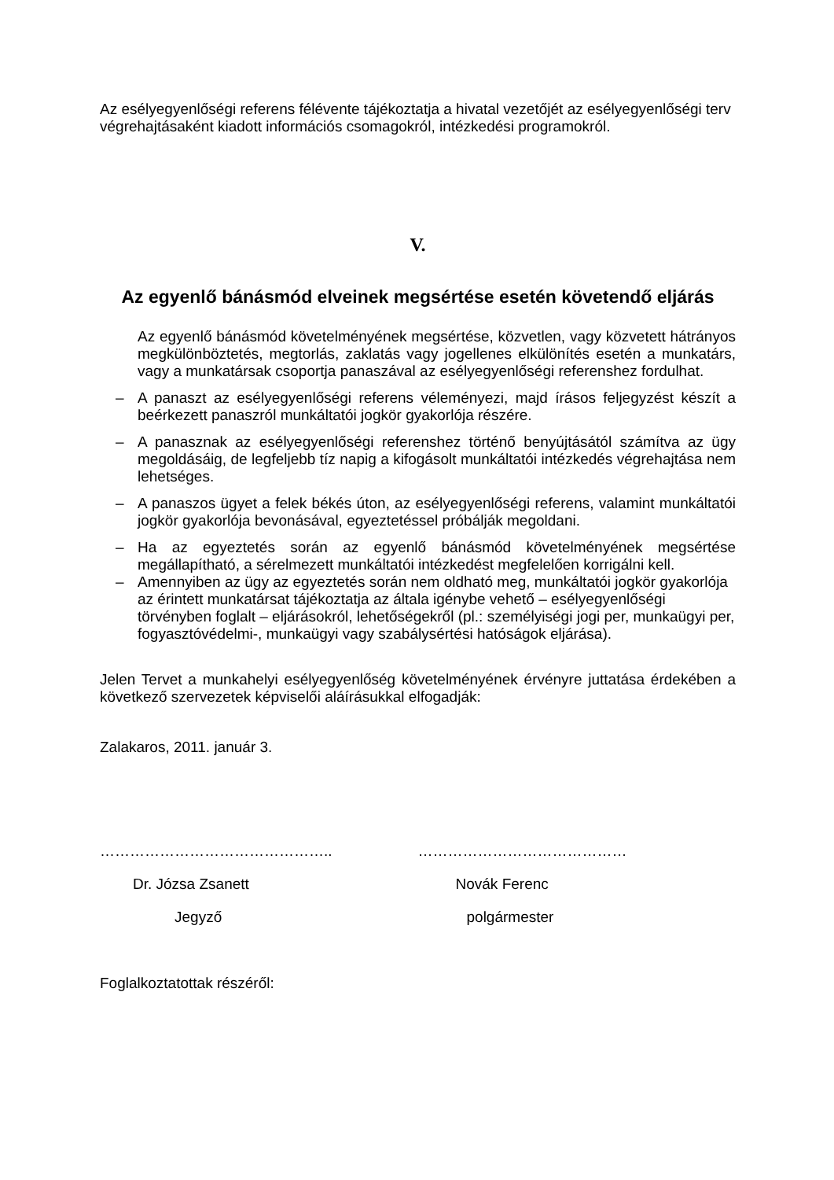Az esélyegyenlőségi referens félévente tájékoztatja a hivatal vezetőjét az esélyegyenlőségi terv végrehajtásaként kiadott információs csomagokról, intézkedési programokról.
V.
Az egyenlő bánásmód elveinek megsértése esetén követendő eljárás
Az egyenlő bánásmód követelményének megsértése, közvetlen, vagy közvetett hátrányos megkülönböztetés, megtorlás, zaklatás vagy jogellenes elkülönítés esetén a munkatárs, vagy a munkatársak csoportja panaszával az esélyegyenlőségi referenshez fordulhat.
– A panaszt az esélyegyenlőségi referens véleményezi, majd írásos feljegyzést készít a beérkezett panaszról munkáltatói jogkör gyakorlója részére.
– A panasznak az esélyegyenlőségi referenshez történő benyújtásától számítva az ügy megoldásáig, de legfeljebb tíz napig a kifogásolt munkáltatói intézkedés végrehajtása nem lehetséges.
– A panaszos ügyet a felek békés úton, az esélyegyenlőségi referens, valamint munkáltatói jogkör gyakorlója bevonásával, egyeztetéssel próbálják megoldani.
– Ha az egyeztetés során az egyenlő bánásmód követelményének megsértése megállapítható, a sérelmezett munkáltatói intézkedést megfelelően korrigálni kell.
– Amennyiben az ügy az egyeztetés során nem oldható meg, munkáltatói jogkör gyakorlója az érintett munkatársat tájékoztatja az általa igénybe vehető – esélyegyenlőségi törvényben foglalt – eljárásokról, lehetőségekről (pl.: személyiségi jogi per, munkaügyi per, fogyasztóvédelmi-, munkaügyi vagy szabálysértési hatóságok eljárása).
Jelen Tervet a munkahelyi esélyegyenlőség követelményének érvényre juttatása érdekében a következő szervezetek képviselői aláírásukkal elfogadják:
Zalakaros, 2011. január 3.
………………………………………..
Dr. Józsa Zsanett
Jegyző
……………………………………
Novák Ferenc
polgármester
Foglalkoztatottak részéről: